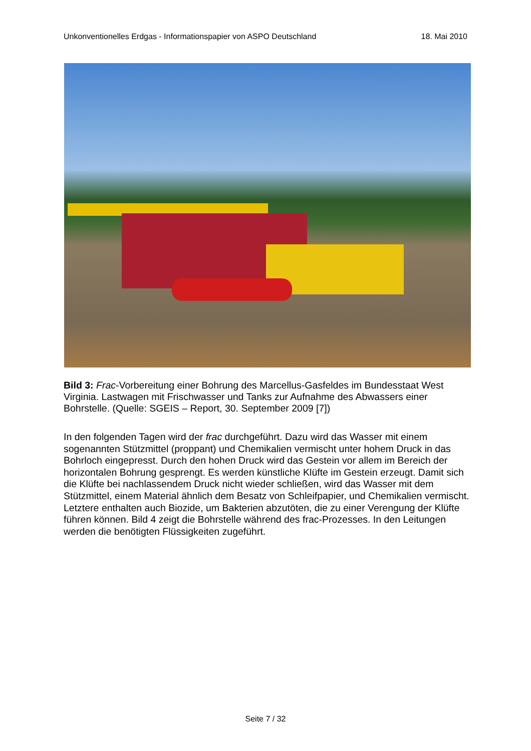Unkonventionelles Erdgas - Informationspapier von ASPO Deutschland 18. Mai 2010
Bild 3: Frac-Vorbereitung einer Bohrung des Marcellus-Gasfeldes im Bundesstaat West Virginia. Lastwagen mit Frischwasser und Tanks zur Aufnahme des Abwassers einer Bohrstelle. (Quelle: SGEIS – Report, 30. September 2009 [7])
In den folgenden Tagen wird der frac durchgeführt. Dazu wird das Wasser mit einem sogenannten Stützmittel (proppant) und Chemikalien vermischt unter hohem Druck in das Bohrloch eingepresst. Durch den hohen Druck wird das Gestein vor allem im Bereich der horizontalen Bohrung gesprengt. Es werden künstliche Klüfte im Gestein erzeugt. Damit sich die Klüfte bei nachlassendem Druck nicht wieder schließen, wird das Wasser mit dem Stützmittel, einem Material ähnlich dem Besatz von Schleifpapier, und Chemikalien vermischt. Letztere enthalten auch Biozide, um Bakterien abzutöten, die zu einer Verengung der Klüfte führen können. Bild 4 zeigt die Bohrstelle während des frac-Prozesses. In den Leitungen werden die benötigten Flüssigkeiten zugeführt.
Seite 7 / 32